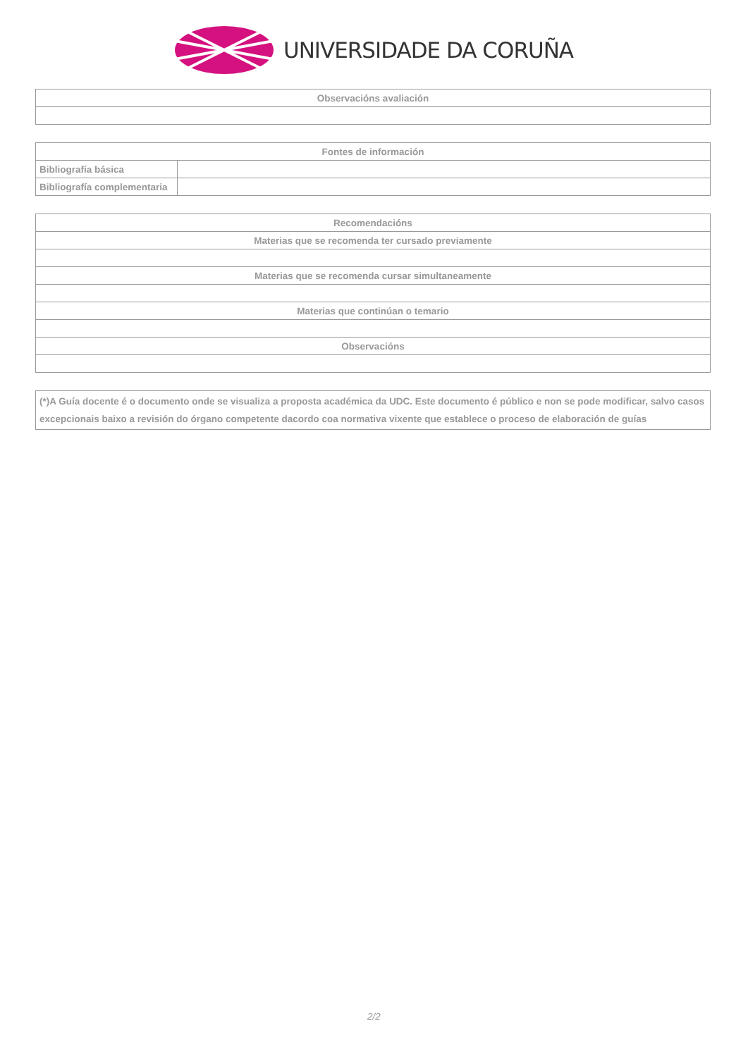UNIVERSIDADE DA CORUÑA
| Observacións avaliación |
| --- |
| Fontes de información | |
| --- | --- |
| Bibliografía básica | |
| Bibliografía complementaria | |
| Recomendacións |
| --- |
| Materias que se recomenda ter cursado previamente |
| Materias que se recomenda cursar simultaneamente |
| Materias que continúan o temario |
| Observacións |
| (*)A Guía docente é o documento onde se visualiza a proposta académica da UDC. Este documento é público e non se pode modificar, salvo casos excepcionais baixo a revisión do órgano competente dacordo coa normativa vixente que establece o proceso de elaboración de guías |
2/2